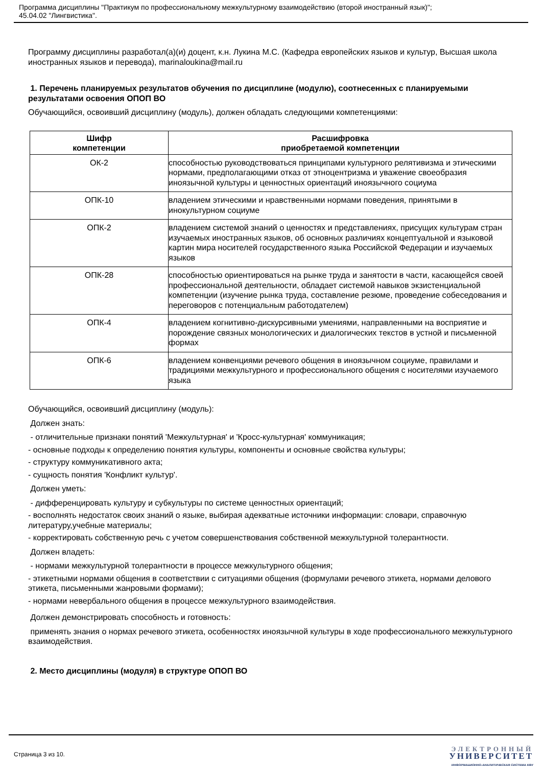Программа дисциплины "Практикум по профессиональному межкультурному взаимодействию (второй иностранный язык)";
45.04.02 "Лингвистика".
Программу дисциплины разработал(а)(и) доцент, к.н. Лукина М.С. (Кафедра европейских языков и культур, Высшая школа иностранных языков и перевода), marinaloukina@mail.ru
1. Перечень планируемых результатов обучения по дисциплине (модулю), соотнесенных с планируемыми результатами освоения ОПОП ВО
Обучающийся, освоивший дисциплину (модуль), должен обладать следующими компетенциями:
| Шифр компетенции | Расшифровка приобретаемой компетенции |
| --- | --- |
| ОК-2 | способностью руководствоваться принципами культурного релятивизма и этическими нормами, предполагающими отказ от этноцентризма и уважение своеобразия иноязычной культуры и ценностных ориентаций иноязычного социума |
| ОПК-10 | владением этическими и нравственными нормами поведения, принятыми в инокультурном социуме |
| ОПК-2 | владением системой знаний о ценностях и представлениях, присущих культурам стран изучаемых иностранных языков, об основных различиях концептуальной и языковой картин мира носителей государственного языка Российской Федерации и изучаемых языков |
| ОПК-28 | способностью ориентироваться на рынке труда и занятости в части, касающейся своей профессиональной деятельности, обладает системой навыков экзистенциальной компетенции (изучение рынка труда, составление резюме, проведение собеседования и переговоров с потенциальным работодателем) |
| ОПК-4 | владением когнитивно-дискурсивными умениями, направленными на восприятие и порождение связных монологических и диалогических текстов в устной и письменной формах |
| ОПК-6 | владением конвенциями речевого общения в иноязычном социуме, правилами и традициями межкультурного и профессионального общения с носителями изучаемого языка |
Обучающийся, освоивший дисциплину (модуль):
Должен знать:
- отличительные признаки понятий 'Межкультурная' и 'Кросс-культурная' коммуникация;
- основные подходы к определению понятия культуры, компоненты и основные свойства культуры;
- структуру коммуникативного акта;
- сущность понятия 'Конфликт культур'.
Должен уметь:
- дифференцировать культуру и субкультуры по системе ценностных ориентаций;
- восполнять недостаток своих знаний о языке, выбирая адекватные источники информации: словари, справочную литературу,учебные материалы;
- корректировать собственную речь с учетом совершенствования собственной межкультурной толерантности.
Должен владеть:
- нормами межкультурной толерантности в процессе межкультурного общения;
- этикетными нормами общения в соответствии с ситуациями общения (формулами речевого этикета, нормами делового этикета, письменными жанровыми формами);
- нормами невербального общения в процессе межкультурного взаимодействия.
Должен демонстрировать способность и готовность:
применять знания о нормах речевого этикета, особенностях иноязычной культуры в ходе профессионального межкультурного взаимодействия.
2. Место дисциплины (модуля) в структуре ОПОП ВО
Страница 3 из 10.
ЭЛЕКТРОННЫЙ
УНИВЕРСИТЕТ
ИНФОРМАЦИОННО-АНАЛИТИЧЕСКАЯ СИСТЕМА КФУ